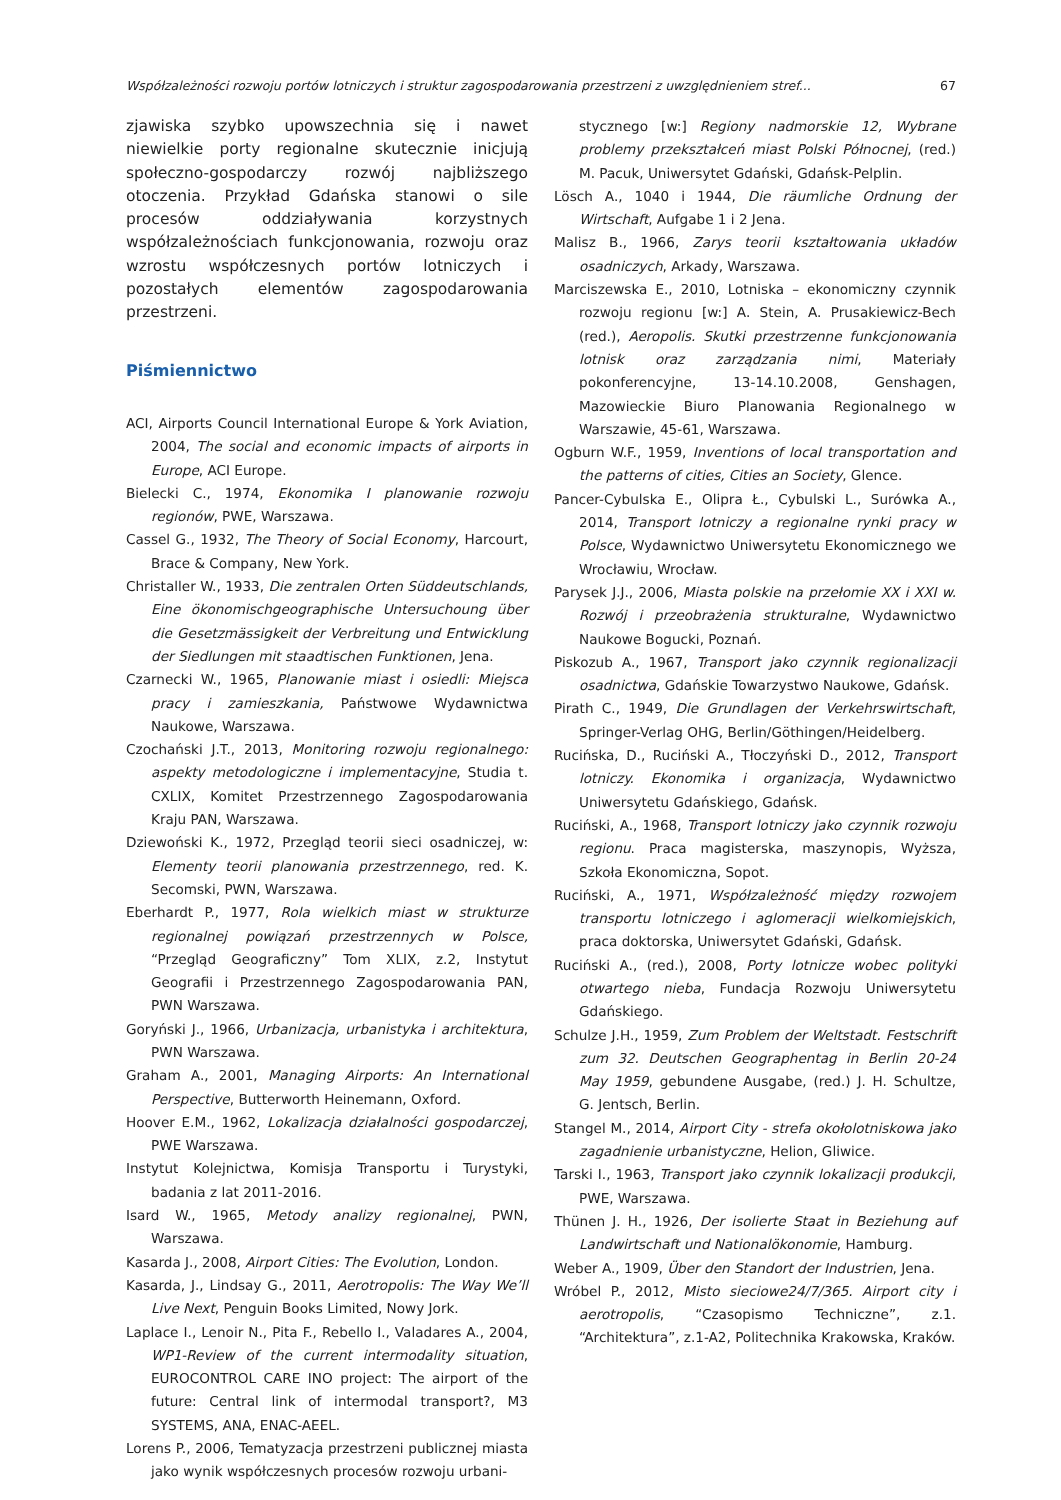Współzależności rozwoju portów lotniczych i struktur zagospodarowania przestrzeni z uwzględnieniem stref... 67
zjawiska szybko upowszechnia się i nawet niewielkie porty regionalne skutecznie inicjują społeczno-gospodarczy rozwój najbliższego otoczenia. Przykład Gdańska stanowi o sile procesów oddziaływania korzystnych współzależnościach funkcjonowania, rozwoju oraz wzrostu współczesnych portów lotniczych i pozostałych elementów zagospodarowania przestrzeni.
Piśmiennictwo
ACI, Airports Council International Europe & York Aviation, 2004, The social and economic impacts of airports in Europe, ACI Europe.
Bielecki C., 1974, Ekonomika I planowanie rozwoju regionów, PWE, Warszawa.
Cassel G., 1932, The Theory of Social Economy, Harcourt, Brace & Company, New York.
Christaller W., 1933, Die zentralen Orten Süddeutschlands, Eine ökonomischgeographische Untersuchoung über die Gesetzmässigkeit der Verbreitung und Entwicklung der Siedlungen mit staadtischen Funktionen, Jena.
Czarnecki W., 1965, Planowanie miast i osiedli: Miejsca pracy i zamieszkania, Państwowe Wydawnictwa Naukowe, Warszawa.
Czochański J.T., 2013, Monitoring rozwoju regionalnego: aspekty metodologiczne i implementacyjne, Studia t. CXLIX, Komitet Przestrzennego Zagospodarowania Kraju PAN, Warszawa.
Dziewoński K., 1972, Przegląd teorii sieci osadniczej, w: Elementy teorii planowania przestrzennego, red. K. Secomski, PWN, Warszawa.
Eberhardt P., 1977, Rola wielkich miast w strukturze regionalnej powiązań przestrzennych w Polsce, “Przegląd Geograficzny” Tom XLIX, z.2, Instytut Geografii i Przestrzennego Zagospodarowania PAN, PWN Warszawa.
Goryński J., 1966, Urbanizacja, urbanistyka i architektura, PWN Warszawa.
Graham A., 2001, Managing Airports: An International Perspective, Butterworth Heinemann, Oxford.
Hoover E.M., 1962, Lokalizacja działalności gospodarczej, PWE Warszawa.
Instytut Kolejnictwa, Komisja Transportu i Turystyki, badania z lat 2011-2016.
Isard W., 1965, Metody analizy regionalnej, PWN, Warszawa.
Kasarda J., 2008, Airport Cities: The Evolution, London.
Kasarda, J., Lindsay G., 2011, Aerotropolis: The Way We’ll Live Next, Penguin Books Limited, Nowy Jork.
Laplace I., Lenoir N., Pita F., Rebello I., Valadares A., 2004, WP1-Review of the current intermodality situation, EUROCONTROL CARE INO project: The airport of the future: Central link of intermodal transport?, M3 SYSTEMS, ANA, ENAC-AEEL.
Lorens P., 2006, Tematyzacja przestrzeni publicznej miasta jako wynik współczesnych procesów rozwoju urbani-
stycznego [w:] Regiony nadmorskie 12, Wybrane problemy przekształceń miast Polski Północnej, (red.) M. Pacuk, Uniwersytet Gdański, Gdańsk-Pelplin.
Lösch A., 1040 i 1944, Die räumliche Ordnung der Wirtschaft, Aufgabe 1 i 2 Jena.
Malisz B., 1966, Zarys teorii kształtowania układów osadniczych, Arkady, Warszawa.
Marciszewska E., 2010, Lotniska – ekonomiczny czynnik rozwoju regionu [w:] A. Stein, A. Prusakiewicz-Bech (red.), Aeropolis. Skutki przestrzenne funkcjonowania lotnisk oraz zarządzania nimi, Materiały pokonferencyjne, 13-14.10.2008, Genshagen, Mazowieckie Biuro Planowania Regionalnego w Warszawie, 45-61, Warszawa.
Ogburn W.F., 1959, Inventions of local transportation and the patterns of cities, Cities an Society, Glence.
Pancer-Cybulska E., Olipra Ł., Cybulski L., Surówka A., 2014, Transport lotniczy a regionalne rynki pracy w Polsce, Wydawnictwo Uniwersytetu Ekonomicznego we Wrocławiu, Wrocław.
Parysek J.J., 2006, Miasta polskie na przełomie XX i XXI w. Rozwój i przeobrażenia strukturalne, Wydawnictwo Naukowe Bogucki, Poznań.
Piskozub A., 1967, Transport jako czynnik regionalizacji osadnictwa, Gdańskie Towarzystwo Naukowe, Gdańsk.
Pirath C., 1949, Die Grundlagen der Verkehrswirtschaft, Springer-Verlag OHG, Berlin/Göthingen/Heidelberg.
Rucińska, D., Ruciński A., Tłoczyński D., 2012, Transport lotniczy. Ekonomika i organizacja, Wydawnictwo Uniwersytetu Gdańskiego, Gdańsk.
Ruciński, A., 1968, Transport lotniczy jako czynnik rozwoju regionu. Praca magisterska, maszynopis, Wyższa, Szkoła Ekonomiczna, Sopot.
Ruciński, A., 1971, Współzależność między rozwojem transportu lotniczego i aglomeracji wielkomiejskich, praca doktorska, Uniwersytet Gdański, Gdańsk.
Ruciński A., (red.), 2008, Porty lotnicze wobec polityki otwartego nieba, Fundacja Rozwoju Uniwersytetu Gdańskiego.
Schulze J.H., 1959, Zum Problem der Weltstadt. Festschrift zum 32. Deutschen Geographentag in Berlin 20-24 May 1959, gebundene Ausgabe, (red.) J. H. Schultze, G. Jentsch, Berlin.
Stangel M., 2014, Airport City - strefa okołolotniskowa jako zagadnienie urbanistyczne, Helion, Gliwice.
Tarski I., 1963, Transport jako czynnik lokalizacji produkcji, PWE, Warszawa.
Thünen J. H., 1926, Der isolierte Staat in Beziehung auf Landwirtschaft und Nationalökonomie, Hamburg.
Weber A., 1909, Über den Standort der Industrien, Jena.
Wróbel P., 2012, Misto sieciowe24/7/365. Airport city i aerotropolis, “Czasopismo Techniczne”, z.1. “Architektura”, z.1-A2, Politechnika Krakowska, Kraków.